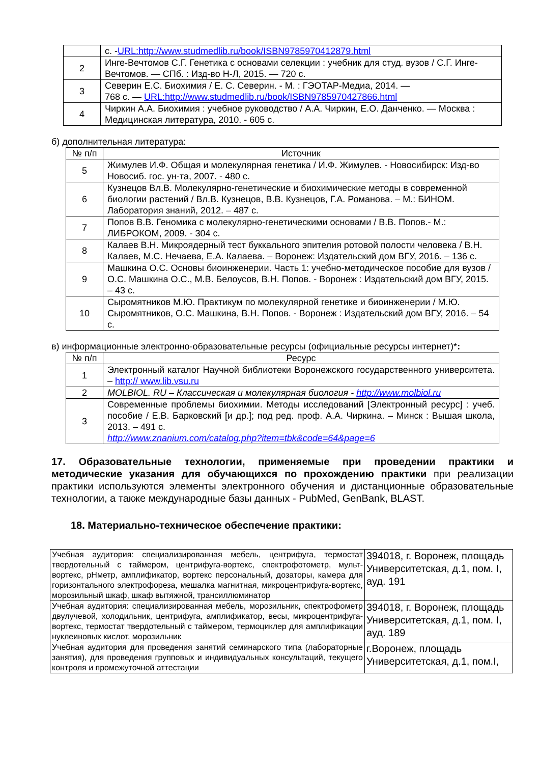| | с. - URL:http://www.studmedlib.ru/book/ISBN9785970412879.html |
| 2 | Инге-Вечтомов С.Г. Генетика с основами селекции : учебник для студ. вузов / С.Г. Инге-Вечтомов. — СПб. : Изд-во Н-Л, 2015. — 720 с. |
| 3 | Северин Е.С. Биохимия / Е. С. Северин. - М. : ГЭОТАР-Медиа, 2014. — 768 с. — URL:http://www.studmedlib.ru/book/ISBN9785970427866.html |
| 4 | Чиркин А.А. Биохимия : учебное руководство / А.А. Чиркин, Е.О. Данченко. — Москва : Медицинская литература, 2010. - 605 с. |
б) дополнительная литература:
| № п/п | Источник |
| --- | --- |
| 5 | Жимулев И.Ф. Общая и молекулярная генетика / И.Ф. Жимулев. - Новосибирск: Изд-во Новосиб. гос. ун-та, 2007. - 480 с. |
| 6 | Кузнецов Вл.В. Молекулярно-генетические и биохимические методы в современной биологии растений / Вл.В. Кузнецов, В.В. Кузнецов, Г.А. Романова. – М.: БИНОМ. Лаборатория знаний, 2012. – 487 с. |
| 7 | Попов В.В. Геномика с молекулярно-генетическими основами / В.В. Попов.- М.: ЛИБРОКОМ, 2009. - 304 с. |
| 8 | Калаев В.Н. Микроядерный тест буккального эпителия ротовой полости человека / В.Н. Калаев, М.С. Нечаева, Е.А. Калаева. – Воронеж: Издательский дом ВГУ, 2016. – 136 с. |
| 9 | Машкина О.С. Основы биоинженерии. Часть 1: учебно-методическое пособие для вузов / О.С. Машкина О.С., М.В. Белоусов, В.Н. Попов. - Воронеж : Издательский дом ВГУ, 2015. – 43 с. |
| 10 | Сыромятников М.Ю. Практикум по молекулярной генетике и биоинженерии / М.Ю. Сыромятников, О.С. Машкина, В.Н. Попов. - Воронеж : Издательский дом ВГУ, 2016. – 54 с. |
в) информационные электронно-образовательные ресурсы (официальные ресурсы интернет)*:
| № п/п | Ресурс |
| --- | --- |
| 1 | Электронный каталог Научной библиотеки Воронежского государственного университета. – http:// www.lib.vsu.ru |
| 2 | MOLBIOL. RU – Классическая и молекулярная биология - http://www.molbiol.ru |
| 3 | Современные проблемы биохимии. Методы исследований [Электронный ресурс] : учеб. пособие / Е.В. Барковский [и др.]; под ред. проф. А.А. Чиркина. – Минск : Вышая школа, 2013. – 491 с. http://www.znanium.com/catalog.php?item=tbk&code=64&page=6 |
17. Образовательные технологии, применяемые при проведении практики и методические указания для обучающихся по прохождению практики при реализации практики используются элементы электронного обучения и дистанционные образовательные технологии, а также международные базы данных - PubMed, GenBank, BLAST.
18. Материально-техническое обеспечение практики:
| Учебная аудитория: специализированная мебель, центрифуга, термостат твердотельный с таймером, центрифуга-вортекс, спектрофотометр, мульт-вортекс, рНметр, амплификатор, вортекс персональный, дозаторы, камера для горизонтального электрофореза, мешалка магнитная, микроцентрифуга-вортекс, морозильный шкаф, шкаф вытяжной, трансиллюминатор | 394018, г. Воронеж, площадь Университетская, д.1, пом. I, ауд. 191 |
| Учебная аудитория: специализированная мебель, морозильник, спектрофометр двулучевой, холодильник, центрифуга, амплификатор, весы, микроцентрифуга-вортекс, термостат твердотельный с таймером, термоциклер для амплификации нуклеиновых кислот, морозильник | 394018, г. Воронеж, площадь Университетская, д.1, пом. I, ауд. 189 |
| Учебная аудитория для проведения занятий семинарского типа (лабораторные занятия), для проведения групповых и индивидуальных консультаций, текущего контроля и промежуточной аттестации | г.Воронеж, площадь Университетская, д.1, пом.I, |